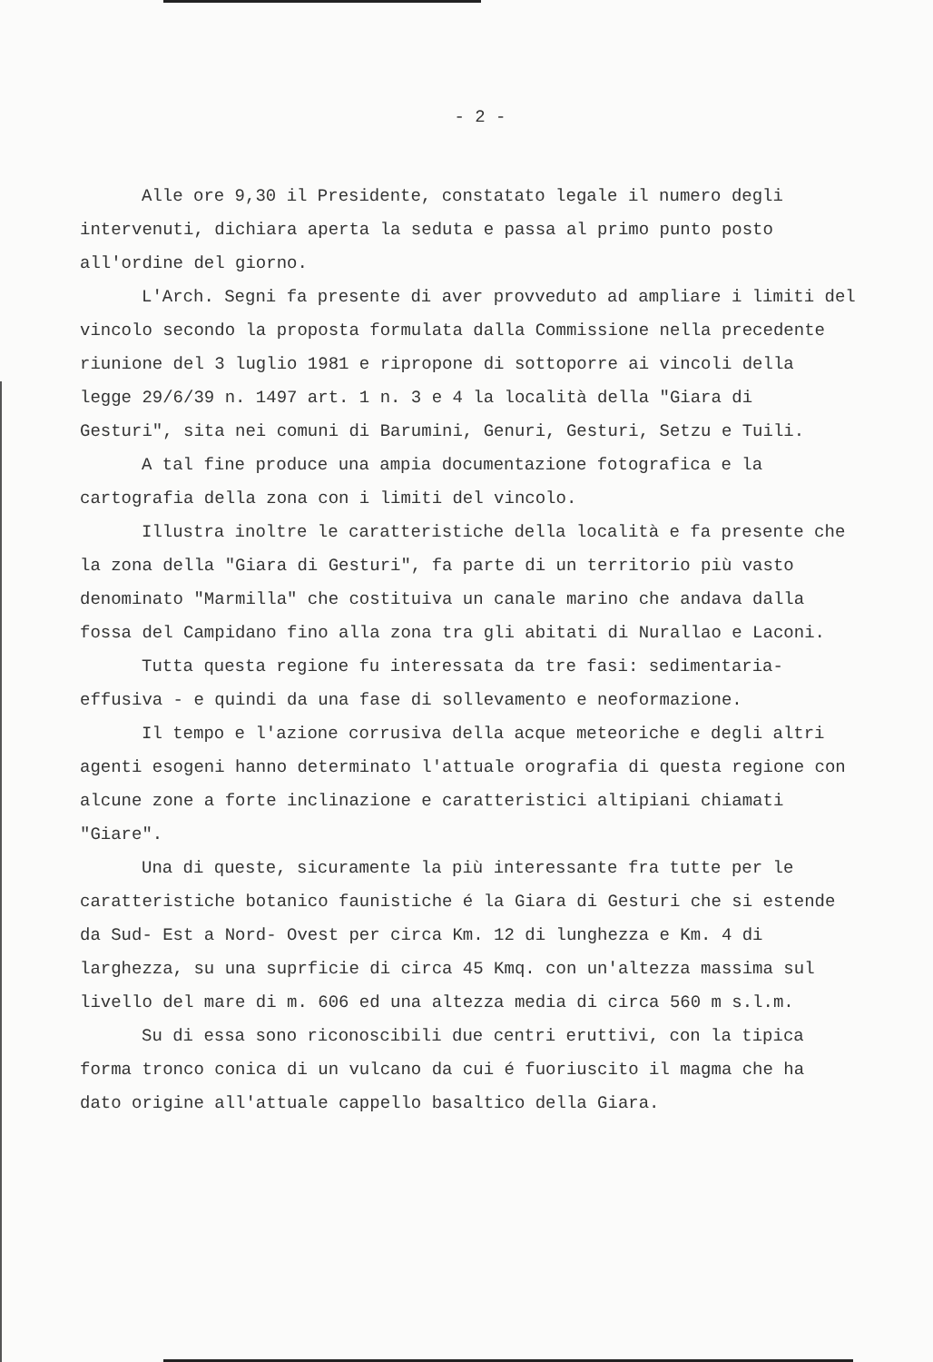- 2 -
Alle ore 9,30 il Presidente, constatato legale il numero degli intervenuti, dichiara aperta la seduta e passa al primo punto posto all'ordine del giorno.
L'Arch. Segni fa presente di aver provveduto ad ampliare i limiti del vincolo secondo la proposta formulata dalla Commissione nella precedente riunione del 3 luglio 1981 e ripropone di sottoporre ai vincoli della legge 29/6/39 n. 1497 art. 1 n. 3 e 4 la località della "Giara di Gesturi", sita nei comuni di Barumini, Genuri, Gesturi, Setzu e Tuili.
A tal fine produce una ampia documentazione fotografica e la cartografia della zona con i limiti del vincolo.
Illustra inoltre le caratteristiche della località e fa presente che la zona della "Giara di Gesturi", fa parte di un territorio più vasto denominato "Marmilla" che costituiva un canale marino che andava dalla fossa del Campidano fino alla zona tra gli abitati di Nurallao e Laconi.
Tutta questa regione fu interessata da tre fasi: sedimentaria-effusiva - e quindi da una fase di sollevamento e neoformazione.
Il tempo e l'azione corrusiva della acque meteoriche e degli altri agenti esogeni hanno determinato l'attuale orografia di questa regione con alcune zone a forte inclinazione e caratteristici altipiani chiamati "Giare".
Una di queste, sicuramente la più interessante fra tutte per le caratteristiche botanico faunistiche é la Giara di Gesturi che si estende da Sud- Est a Nord- Ovest per circa Km. 12 di lunghezza e Km. 4 di larghezza, su una suprficie di circa 45 Kmq. con un'altezza massima sul livello del mare di m. 606 ed una altezza media di circa 560 m s.l.m.
Su di essa sono riconoscibili due centri eruttivi, con la tipica forma tronco conica di un vulcano da cui é fuoriuscito il magma che ha dato origine all'attuale cappello basaltico della Giara.